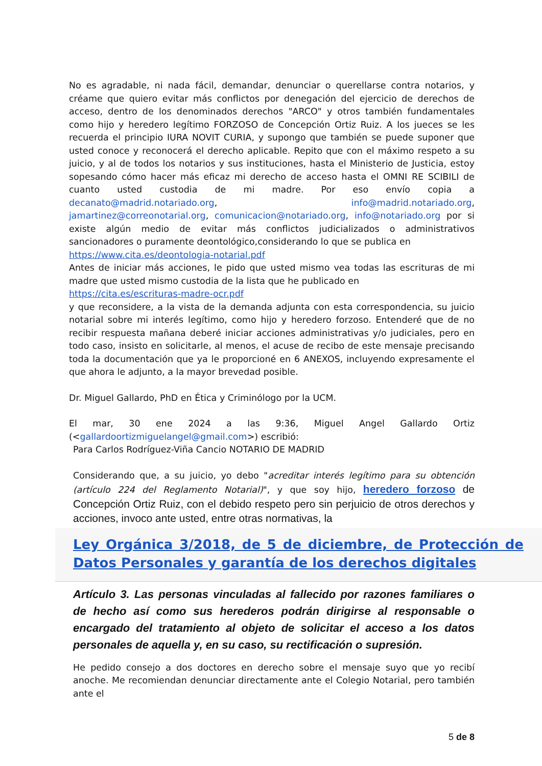No es agradable, ni nada fácil, demandar, denunciar o querellarse contra notarios, y créame que quiero evitar más conflictos por denegación del ejercicio de derechos de acceso, dentro de los denominados derechos "ARCO" y otros también fundamentales como hijo y heredero legítimo FORZOSO de Concepción Ortiz Ruiz. A los jueces se les recuerda el principio IURA NOVIT CURIA, y supongo que también se puede suponer que usted conoce y reconocerá el derecho aplicable. Repito que con el máximo respeto a su juicio, y al de todos los notarios y sus instituciones, hasta el Ministerio de Justicia, estoy sopesando cómo hacer más eficaz mi derecho de acceso hasta el OMNI RE SCIBILI de cuanto usted custodia de mi madre. Por eso envío copia a decanato@madrid.notariado.org, info@madrid.notariado.org, jamartinez@correonotarial.org, comunicacion@notariado.org, info@notariado.org por si existe algún medio de evitar más conflictos judicializados o administrativos sancionadores o puramente deontológico,considerando lo que se publica en
https://www.cita.es/deontologia-notarial.pdf
Antes de iniciar más acciones, le pido que usted mismo vea todas las escrituras de mi madre que usted mismo custodia de la lista que he publicado en
https://cita.es/escrituras-madre-ocr.pdf
y que reconsidere, a la vista de la demanda adjunta con esta correspondencia, su juicio notarial sobre mi interés legítimo, como hijo y heredero forzoso. Entenderé que de no recibir respuesta mañana deberé iniciar acciones administrativas y/o judiciales, pero en todo caso, insisto en solicitarle, al menos, el acuse de recibo de este mensaje precisando toda la documentación que ya le proporcioné en 6 ANEXOS, incluyendo expresamente el que ahora le adjunto, a la mayor brevedad posible.
Dr. Miguel Gallardo, PhD en Ética y Criminólogo por la UCM.
El mar, 30 ene 2024 a las 9:36, Miguel Angel Gallardo Ortiz (<gallardoortizmiguelangel@gmail.com>) escribió:
Para Carlos Rodríguez-Viña Cancio NOTARIO DE MADRID
Considerando que, a su juicio, yo debo "acreditar interés legítimo para su obtención (artículo 224 del Reglamento Notarial)", y que soy hijo, heredero forzoso de Concepción Ortiz Ruiz, con el debido respeto pero sin perjuicio de otros derechos y acciones, invoco ante usted, entre otras normativas, la
Ley Orgánica 3/2018, de 5 de diciembre, de Protección de Datos Personales y garantía de los derechos digitales
Artículo 3. Las personas vinculadas al fallecido por razones familiares o de hecho así como sus herederos podrán dirigirse al responsable o encargado del tratamiento al objeto de solicitar el acceso a los datos personales de aquella y, en su caso, su rectificación o supresión.
He pedido consejo a dos doctores en derecho sobre el mensaje suyo que yo recibí anoche. Me recomiendan denunciar directamente ante el Colegio Notarial, pero también ante el
5 de 8